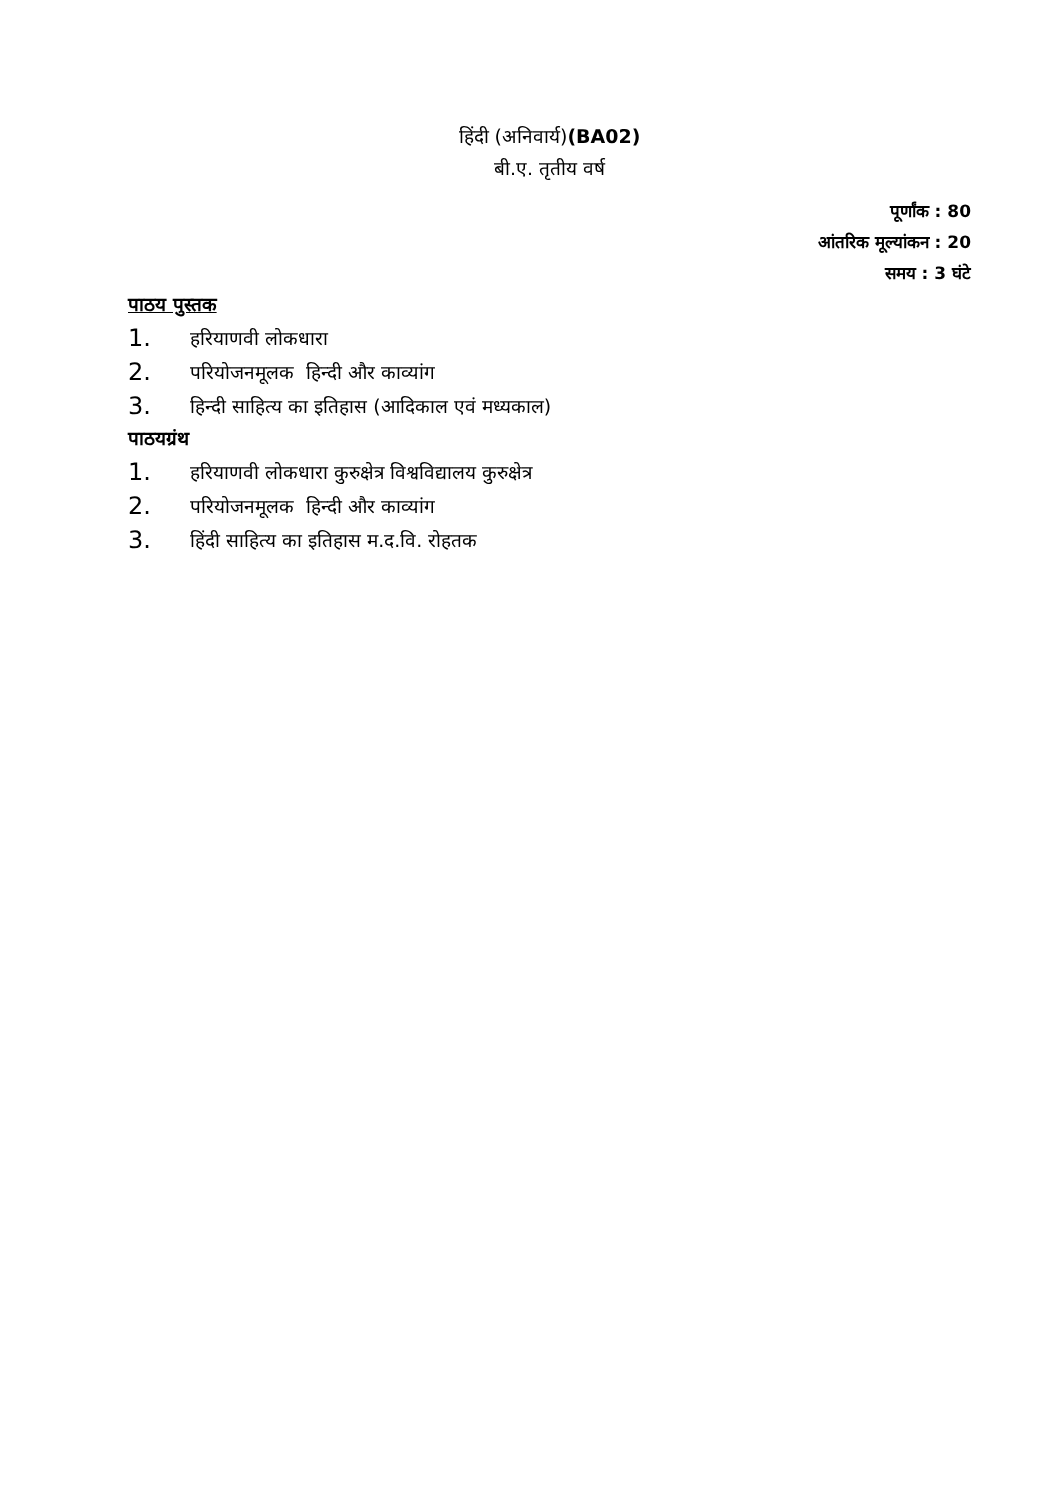हिंदी (अनिवार्य)(BA02)
बी.ए. तृतीय वर्ष
पूर्णांक : 80
आंतरिक मूल्यांकन : 20
समय : 3 घंटे
पाठय पुस्तक
1. हरियाणवी लोकधारा
2. परियोजनमूलक हिन्दी और काव्यांग
3. हिन्दी साहित्य का इतिहास (आदिकाल एवं मध्यकाल)
पाठयग्रंथ
1. हरियाणवी लोकधारा कुरुक्षेत्र विश्वविद्यालय कुरुक्षेत्र
2. परियोजनमूलक हिन्दी और काव्यांग
3. हिंदी साहित्य का इतिहास म.द.वि. रोहतक